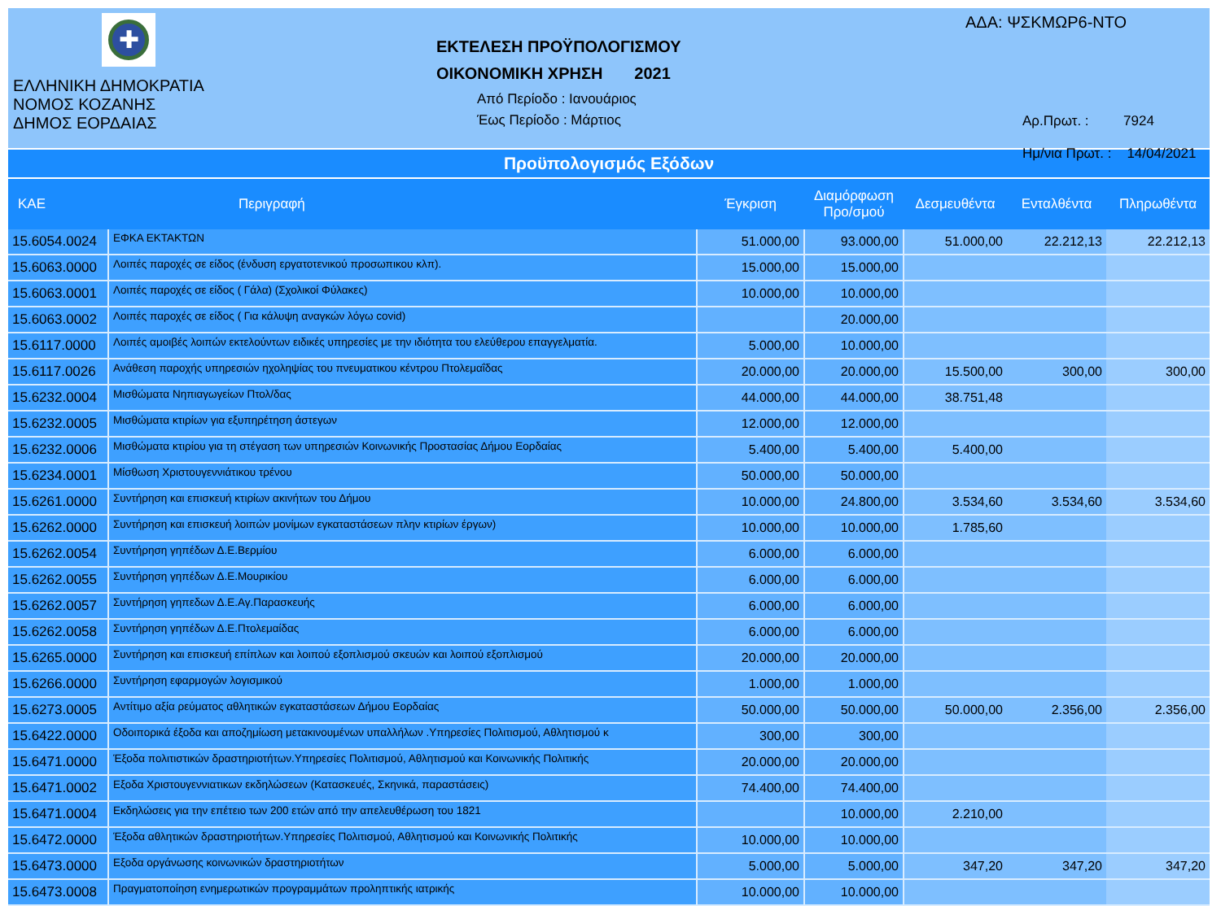✚
ΕΛΛΗΝΙΚΗ ΔΗΜΟΚΡΑΤΙΑ
ΝΟΜΟΣ ΚΟΖΑΝΗΣ
ΔΗΜΟΣ ΕΟΡΔΑΙΑΣ
ΕΚΤΕΛΕΣΗ ΠΡΟΫΠΟΛΟΓΙΣΜΟΥ
ΟΙΚΟΝΟΜΙΚΗ ΧΡΗΣΗ 2021
Από Περίοδο : Ιανουάριος
Έως Περίοδο : Μάρτιος
ΑΔΑ: ΨΣΚΜΩΡ6-ΝΤΟ
Αρ.Πρωτ. : 7924
Ημ/νια Πρωτ. : 14/04/2021
Προϋπολογισμός Εξόδων
| ΚΑΕ | Περιγραφή | Έγκριση | Διαμόρφωση Προ/σμού | Δεσμευθέντα | Ενταλθέντα | Πληρωθέντα |
| --- | --- | --- | --- | --- | --- | --- |
| 15.6054.0024 | ΕΦΚΑ ΕΚΤΑΚΤΩΝ | 51.000,00 | 93.000,00 | 51.000,00 | 22.212,13 | 22.212,13 |
| 15.6063.0000 | Λοιπές παροχές σε είδος (ένδυση εργατοτενικού προσωπικου κλπ). | 15.000,00 | 15.000,00 | | | |
| 15.6063.0001 | Λοιπές παροχές σε είδος ( Γάλα) (Σχολικοί Φύλακες) | 10.000,00 | 10.000,00 | | | |
| 15.6063.0002 | Λοιπές παροχές σε είδος ( Για κάλυψη αναγκών λόγω covid) | | 20.000,00 | | | |
| 15.6117.0000 | Λοιπές αμοιβές λοιπών εκτελούντων ειδικές υπηρεσίες με την ιδιότητα του ελεύθερου επαγγελματία. | 5.000,00 | 10.000,00 | | | |
| 15.6117.0026 | Ανάθεση παροχής υπηρεσιών ηχοληψίας του πνευματικου κέντρου Πτολεμαΐδας | 20.000,00 | 20.000,00 | 15.500,00 | 300,00 | 300,00 |
| 15.6232.0004 | Μισθώματα Νηπιαγωγείων Πτολ/δας | 44.000,00 | 44.000,00 | 38.751,48 | | |
| 15.6232.0005 | Μισθώματα κτιρίων για εξυπηρέτηση άστεγων | 12.000,00 | 12.000,00 | | | |
| 15.6232.0006 | Μισθώματα κτιρίου για τη στέγαση των υπηρεσιών Κοινωνικής Προστασίας Δήμου Εορδαίας | 5.400,00 | 5.400,00 | 5.400,00 | | |
| 15.6234.0001 | Μίσθωση Χριστουγεννιάτικου τρένου | 50.000,00 | 50.000,00 | | | |
| 15.6261.0000 | Συντήρηση και επισκευή κτιρίων ακινήτων του Δήμου | 10.000,00 | 24.800,00 | 3.534,60 | 3.534,60 | 3.534,60 |
| 15.6262.0000 | Συντήρηση και επισκευή λοιπών μονίμων εγκαταστάσεων πλην κτιρίων έργων) | 10.000,00 | 10.000,00 | 1.785,60 | | |
| 15.6262.0054 | Συντήρηση γηπέδων Δ.Ε.Βερμίου | 6.000,00 | 6.000,00 | | | |
| 15.6262.0055 | Συντήρηση γηπέδων Δ.Ε.Μουρικίου | 6.000,00 | 6.000,00 | | | |
| 15.6262.0057 | Συντήρηση γηπεδων Δ.Ε.Αγ.Παρασκευής | 6.000,00 | 6.000,00 | | | |
| 15.6262.0058 | Συντήρηση γηπέδων Δ.Ε.Πτολεμαίδας | 6.000,00 | 6.000,00 | | | |
| 15.6265.0000 | Συντήρηση και επισκευή επίπλων και λοιπού εξοπλισμού σκευών και λοιπού εξοπλισμού | 20.000,00 | 20.000,00 | | | |
| 15.6266.0000 | Συντήρηση εφαρμογών λογισμικού | 1.000,00 | 1.000,00 | | | |
| 15.6273.0005 | Αντίτιμο αξία ρεύματος αθλητικών εγκαταστάσεων Δήμου Εορδαίας | 50.000,00 | 50.000,00 | 50.000,00 | 2.356,00 | 2.356,00 |
| 15.6422.0000 | Οδοιπορικά έξοδα και αποζημίωση μετακινουμένων υπαλλήλων .Υπηρεσίες Πολιτισμού, Αθλητισμού κ | 300,00 | 300,00 | | | |
| 15.6471.0000 | Έξοδα πολιτιστικών δραστηριοτήτων.Υπηρεσίες Πολιτισμού, Αθλητισμού και Κοινωνικής Πολιτικής | 20.000,00 | 20.000,00 | | | |
| 15.6471.0002 | Εξοδα Χριστουγεννιατικων εκδηλώσεων (Κατασκευές, Σκηνικά, παραστάσεις) | 74.400,00 | 74.400,00 | | | |
| 15.6471.0004 | Εκδηλώσεις για την επέτειο των 200 ετών από την απελευθέρωση του 1821 | | 10.000,00 | 2.210,00 | | |
| 15.6472.0000 | Έξοδα αθλητικών δραστηριοτήτων.Υπηρεσίες Πολιτισμού, Αθλητισμού και Κοινωνικής Πολιτικής | 10.000,00 | 10.000,00 | | | |
| 15.6473.0000 | Εξοδα οργάνωσης κοινωνικών δραστηριοτήτων | 5.000,00 | 5.000,00 | 347,20 | 347,20 | 347,20 |
| 15.6473.0008 | Πραγματοποίηση ενημερωτικών προγραμμάτων προληπτικής ιατρικής | 10.000,00 | 10.000,00 | | | |